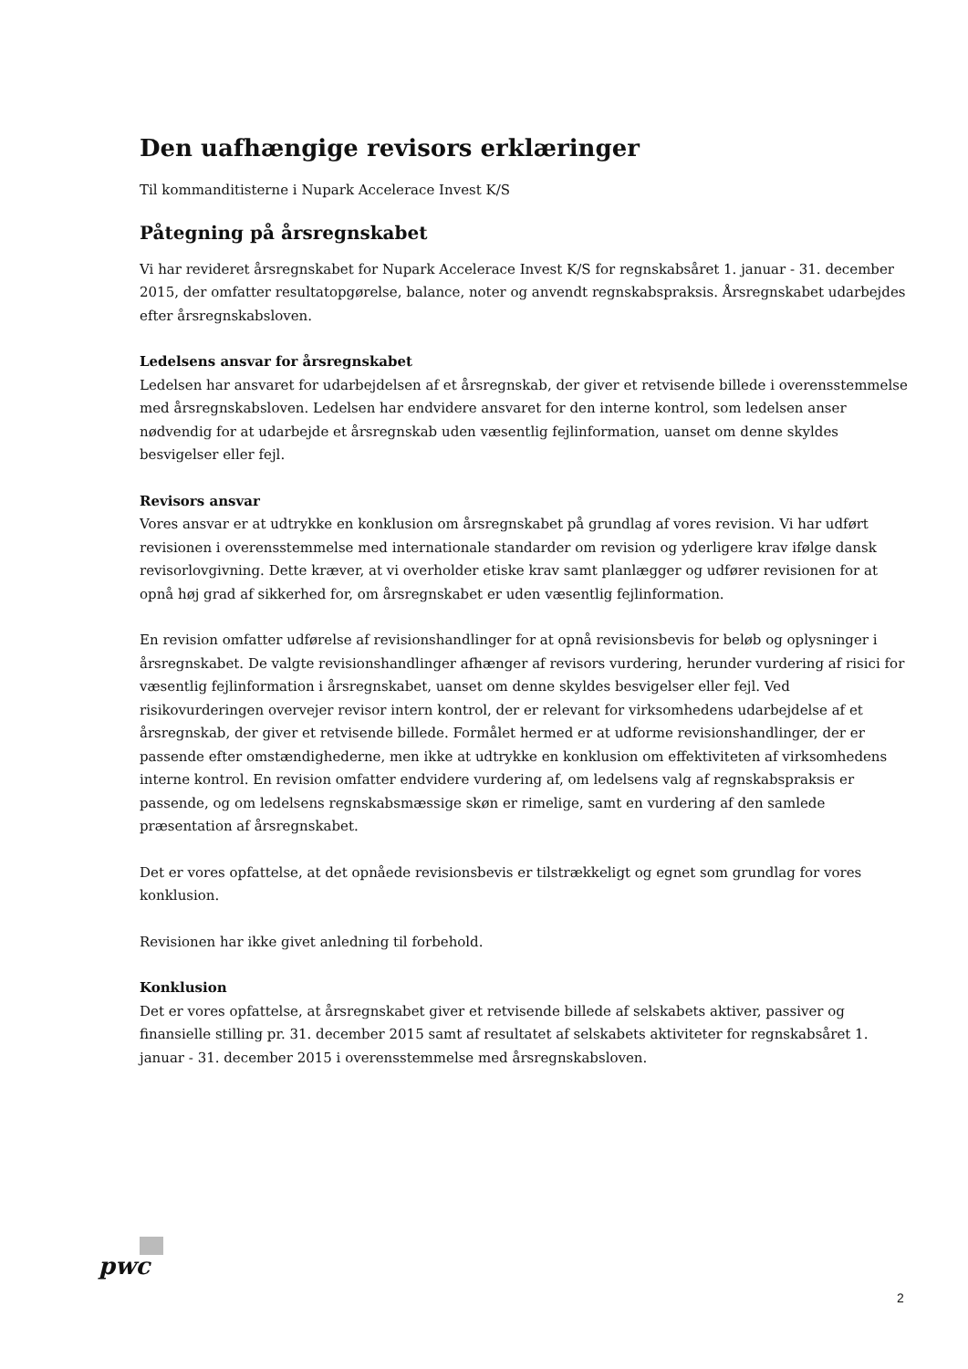Den uafhængige revisors erklæringer
Til kommanditisterne i Nupark Accelerace Invest K/S
Påtegning på årsregnskabet
Vi har revideret årsregnskabet for Nupark Accelerace Invest K/S for regnskabsåret 1. januar - 31. december 2015, der omfatter resultatopgørelse, balance, noter og anvendt regnskabspraksis. Årsregnskabet udarbejdes efter årsregnskabsloven.
Ledelsens ansvar for årsregnskabet
Ledelsen har ansvaret for udarbejdelsen af et årsregnskab, der giver et retvisende billede i overensstemmelse med årsregnskabsloven. Ledelsen har endvidere ansvaret for den interne kontrol, som ledelsen anser nødvendig for at udarbejde et årsregnskab uden væsentlig fejlinformation, uanset om denne skyldes besvigelser eller fejl.
Revisors ansvar
Vores ansvar er at udtrykke en konklusion om årsregnskabet på grundlag af vores revision. Vi har udført revisionen i overensstemmelse med internationale standarder om revision og yderligere krav ifølge dansk revisorlovgivning. Dette kræver, at vi overholder etiske krav samt planlægger og udfører revisionen for at opnå høj grad af sikkerhed for, om årsregnskabet er uden væsentlig fejlinformation.
En revision omfatter udførelse af revisionshandlinger for at opnå revisionsbevis for beløb og oplysninger i årsregnskabet. De valgte revisionshandlinger afhænger af revisors vurdering, herunder vurdering af risici for væsentlig fejlinformation i årsregnskabet, uanset om denne skyldes besvigelser eller fejl. Ved risikovurderingen overvejer revisor intern kontrol, der er relevant for virksomhedens udarbejdelse af et årsregnskab, der giver et retvisende billede. Formålet hermed er at udforme revisionshandlinger, der er passende efter omstændighederne, men ikke at udtrykke en konklusion om effektiviteten af virksomhedens interne kontrol. En revision omfatter endvidere vurdering af, om ledelsens valg af regnskabspraksis er passende, og om ledelsens regnskabsmæssige skøn er rimelige, samt en vurdering af den samlede præsentation af årsregnskabet.
Det er vores opfattelse, at det opnåede revisionsbevis er tilstrækkeligt og egnet som grundlag for vores konklusion.
Revisionen har ikke givet anledning til forbehold.
Konklusion
Det er vores opfattelse, at årsregnskabet giver et retvisende billede af selskabets aktiver, passiver og finansielle stilling pr. 31. december 2015 samt af resultatet af selskabets aktiviteter for regnskabsåret 1. januar - 31. december 2015 i overensstemmelse med årsregnskabsloven.
pwc
2